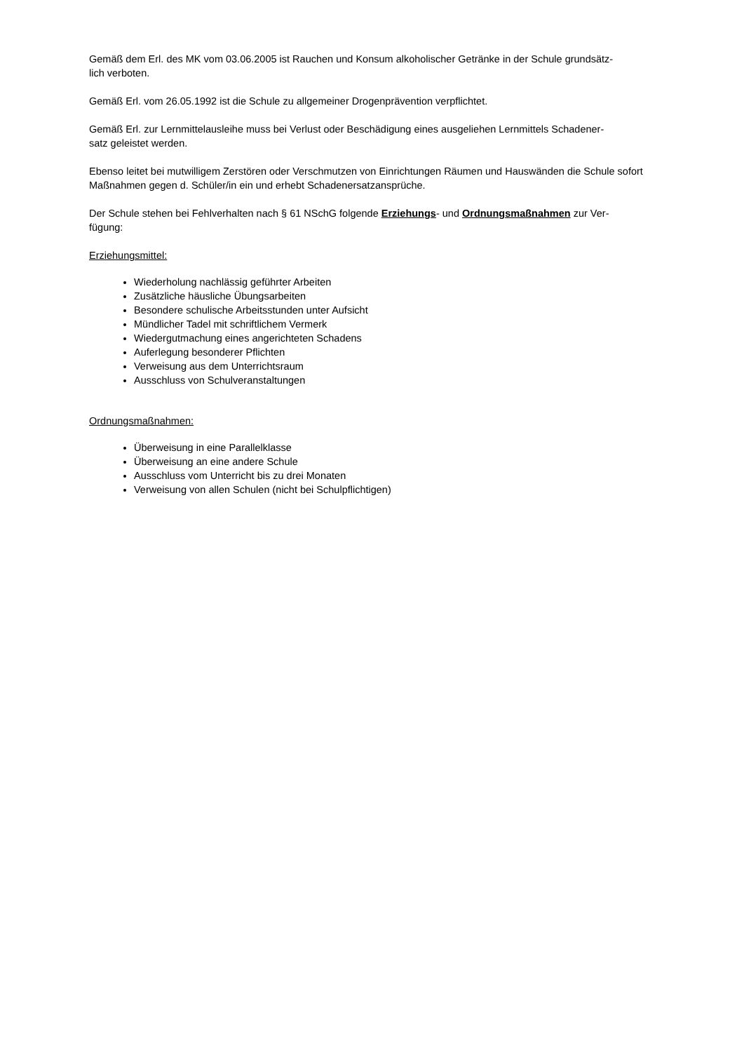Gemäß dem Erl. des MK vom 03.06.2005 ist Rauchen und Konsum alkoholischer Getränke in der Schule grundsätz-
lich verboten.
Gemäß Erl. vom 26.05.1992 ist die Schule zu allgemeiner Drogenprävention verpflichtet.
Gemäß Erl. zur Lernmittelausleihe muss bei Verlust oder Beschädigung eines ausgeliehen Lernmittels Schadener-
satz geleistet werden.
Ebenso leitet bei mutwilligem Zerstören oder Verschmutzen von Einrichtungen Räumen und Hauswänden die Schule sofort Maßnahmen gegen d. Schüler/in ein und erhebt Schadenersatzansprüche.
Der Schule stehen bei Fehlverhalten nach § 61 NSchG folgende Erziehungs- und Ordnungsmaßnahmen zur Ver-
fügung:
Erziehungsmittel:
Wiederholung nachlässig geführter Arbeiten
Zusätzliche häusliche Übungsarbeiten
Besondere schulische Arbeitsstunden unter Aufsicht
Mündlicher Tadel mit schriftlichem Vermerk
Wiedergutmachung eines angerichteten Schadens
Auferlegung besonderer Pflichten
Verweisung aus dem Unterrichtsraum
Ausschluss von Schulveranstaltungen
Ordnungsmaßnahmen:
Überweisung in eine Parallelklasse
Überweisung an eine andere Schule
Ausschluss vom Unterricht bis zu drei Monaten
Verweisung von allen Schulen (nicht bei Schulpflichtigen)